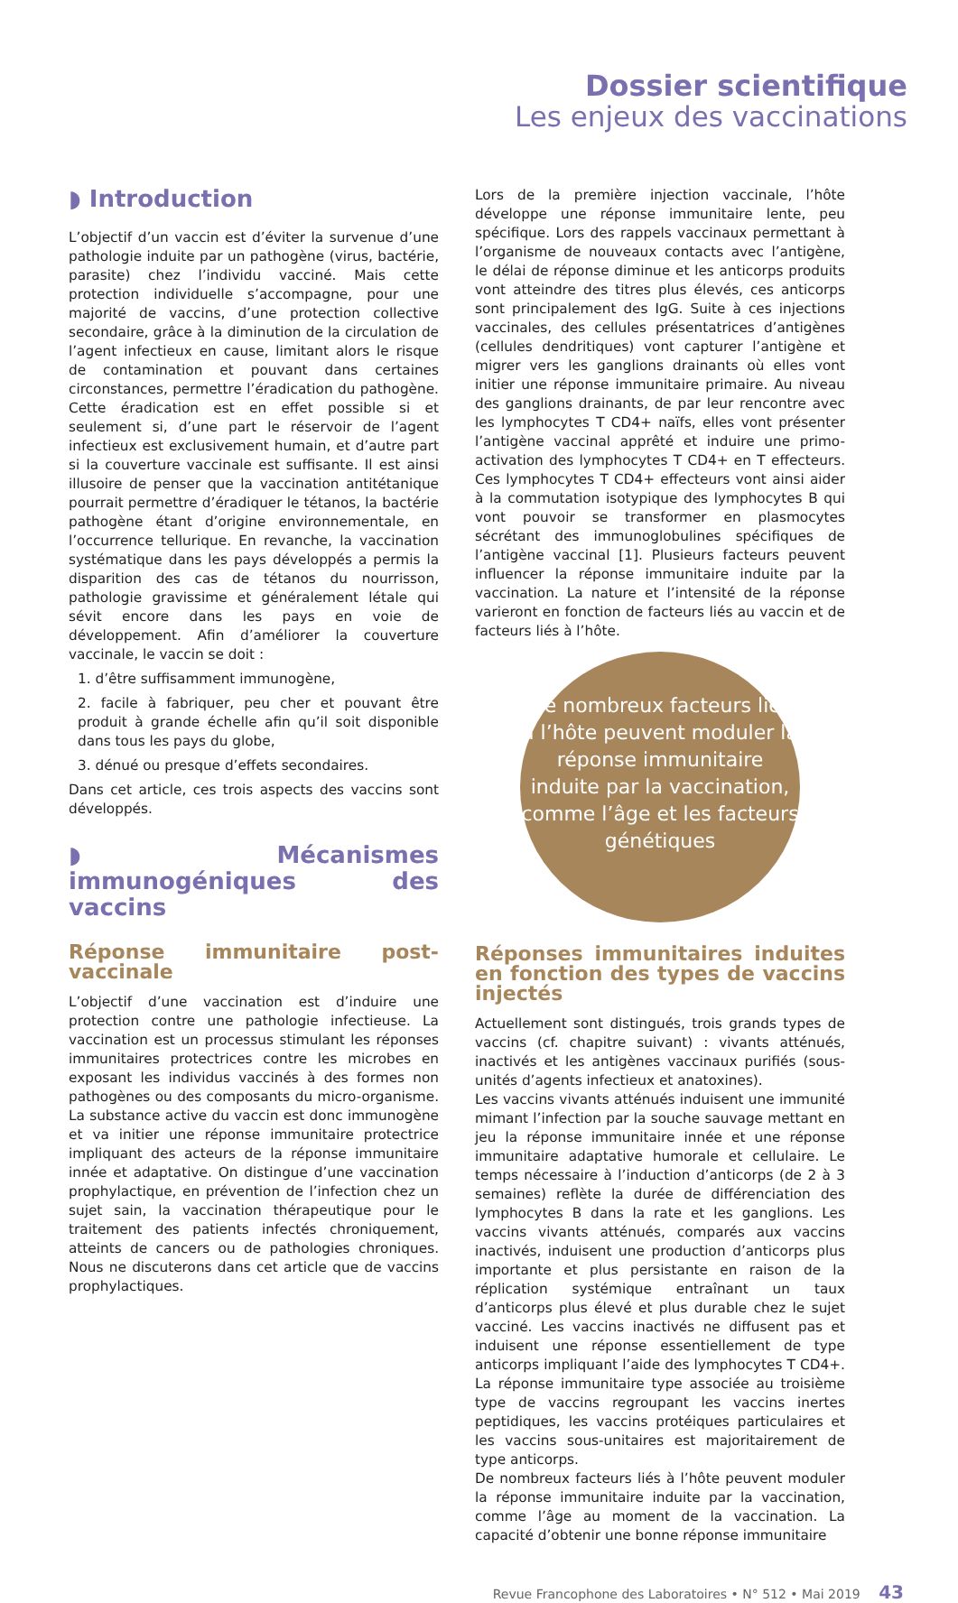Dossier scientifique
Les enjeux des vaccinations
◗ Introduction
L’objectif d’un vaccin est d’éviter la survenue d’une pathologie induite par un pathogène (virus, bactérie, parasite) chez l’individu vacciné. Mais cette protection individuelle s’accompagne, pour une majorité de vaccins, d’une protection collective secondaire, grâce à la diminution de la circulation de l’agent infectieux en cause, limitant alors le risque de contamination et pouvant dans certaines circonstances, permettre l’éradication du pathogène. Cette éradication est en effet possible si et seulement si, d’une part le réservoir de l’agent infectieux est exclusivement humain, et d’autre part si la couverture vaccinale est suffisante. Il est ainsi illusoire de penser que la vaccination antitétanique pourrait permettre d’éradiquer le tétanos, la bactérie pathogène étant d’origine environnementale, en l’occurrence tellurique. En revanche, la vaccination systématique dans les pays développés a permis la disparition des cas de tétanos du nourrisson, pathologie gravissime et généralement létale qui sévit encore dans les pays en voie de développement. Afin d’améliorer la couverture vaccinale, le vaccin se doit :
1. d’être suffisamment immunogène,
2. facile à fabriquer, peu cher et pouvant être produit à grande échelle afin qu’il soit disponible dans tous les pays du globe,
3. dénué ou presque d’effets secondaires.
Dans cet article, ces trois aspects des vaccins sont développés.
◗ Mécanismes immunogéniques des vaccins
Réponse immunitaire post-vaccinale
L’objectif d’une vaccination est d’induire une protection contre une pathologie infectieuse. La vaccination est un processus stimulant les réponses immunitaires protectrices contre les microbes en exposant les individus vaccinés à des formes non pathogènes ou des composants du micro-organisme. La substance active du vaccin est donc immunogène et va initier une réponse immunitaire protectrice impliquant des acteurs de la réponse immunitaire innée et adaptative. On distingue d’une vaccination prophylactique, en prévention de l’infection chez un sujet sain, la vaccination thérapeutique pour le traitement des patients infectés chroniquement, atteints de cancers ou de pathologies chroniques. Nous ne discuterons dans cet article que de vaccins prophylactiques.
Lors de la première injection vaccinale, l’hôte développe une réponse immunitaire lente, peu spécifique. Lors des rappels vaccinaux permettant à l’organisme de nouveaux contacts avec l’antigène, le délai de réponse diminue et les anticorps produits vont atteindre des titres plus élevés, ces anticorps sont principalement des IgG. Suite à ces injections vaccinales, des cellules présentatrices d’antigènes (cellules dendritiques) vont capturer l’antigène et migrer vers les ganglions drainants où elles vont initier une réponse immunitaire primaire. Au niveau des ganglions drainants, de par leur rencontre avec les lymphocytes T CD4+ naïfs, elles vont présenter l’antigène vaccinal apprêté et induire une primo-activation des lymphocytes T CD4+ en T effecteurs. Ces lymphocytes T CD4+ effecteurs vont ainsi aider à la commutation isotypique des lymphocytes B qui vont pouvoir se transformer en plasmocytes sécrétant des immunoglobulines spécifiques de l’antigène vaccinal [1]. Plusieurs facteurs peuvent influencer la réponse immunitaire induite par la vaccination. La nature et l’intensité de la réponse varieront en fonction de facteurs liés au vaccin et de facteurs liés à l’hôte.
De nombreux facteurs liés à l’hôte peuvent moduler la réponse immunitaire induite par la vaccination, comme l’âge et les facteurs génétiques
Réponses immunitaires induites en fonction des types de vaccins injectés
Actuellement sont distingués, trois grands types de vaccins (cf. chapitre suivant) : vivants atténués, inactivés et les antigènes vaccinaux purifiés (sous-unités d’agents infectieux et anatoxines).
Les vaccins vivants atténués induisent une immunité mimant l’infection par la souche sauvage mettant en jeu la réponse immunitaire innée et une réponse immunitaire adaptative humorale et cellulaire. Le temps nécessaire à l’induction d’anticorps (de 2 à 3 semaines) reflète la durée de différenciation des lymphocytes B dans la rate et les ganglions. Les vaccins vivants atténués, comparés aux vaccins inactivés, induisent une production d’anticorps plus importante et plus persistante en raison de la réplication systémique entraînant un taux d’anticorps plus élevé et plus durable chez le sujet vacciné. Les vaccins inactivés ne diffusent pas et induisent une réponse essentiellement de type anticorps impliquant l’aide des lymphocytes T CD4+. La réponse immunitaire type associée au troisième type de vaccins regroupant les vaccins inertes peptidiques, les vaccins protéiques particulaires et les vaccins sous-unitaires est majoritairement de type anticorps.
De nombreux facteurs liés à l’hôte peuvent moduler la réponse immunitaire induite par la vaccination, comme l’âge au moment de la vaccination. La capacité d’obtenir une bonne réponse immunitaire
Revue Francophone des Laboratoires • N° 512 • Mai 2019 43